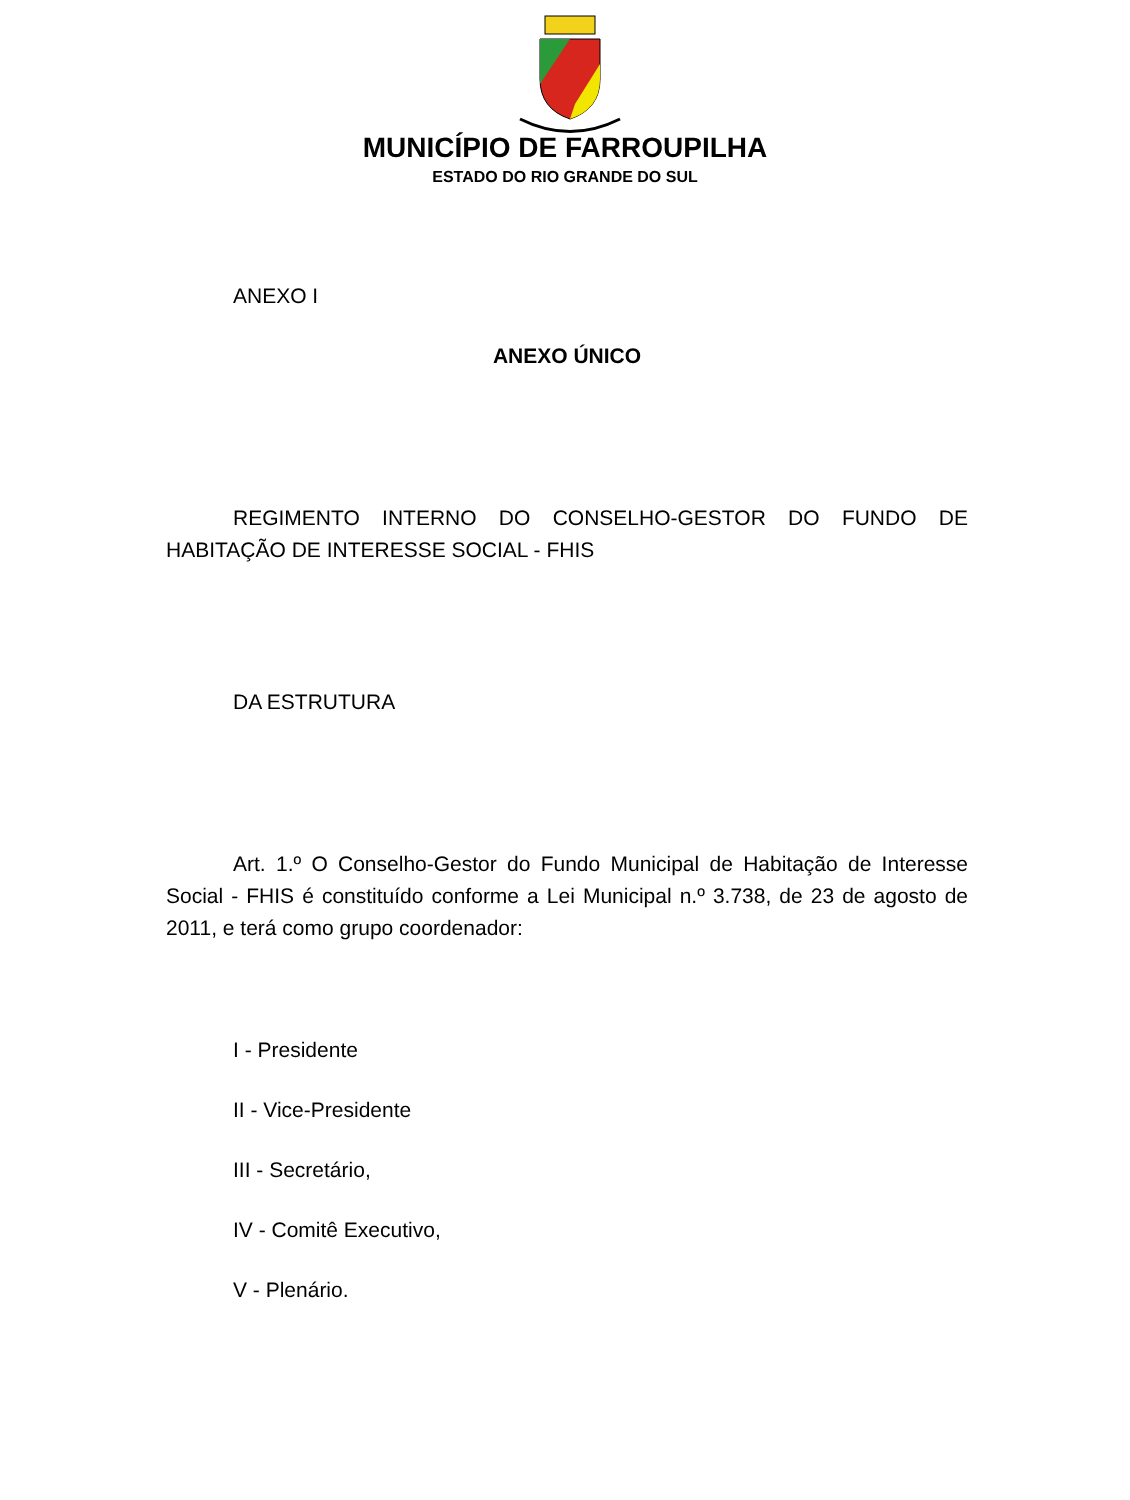MUNICÍPIO DE FARROUPILHA
ESTADO DO RIO GRANDE DO SUL
ANEXO I
ANEXO ÚNICO
REGIMENTO INTERNO DO CONSELHO-GESTOR DO FUNDO DE HABITAÇÃO DE INTERESSE SOCIAL - FHIS
DA ESTRUTURA
Art. 1.º O Conselho-Gestor do Fundo Municipal de Habitação de Interesse Social - FHIS é constituído conforme a Lei Municipal n.º 3.738, de 23 de agosto de 2011, e terá como grupo coordenador:
I - Presidente
II - Vice-Presidente
III - Secretário,
IV - Comitê Executivo,
V - Plenário.